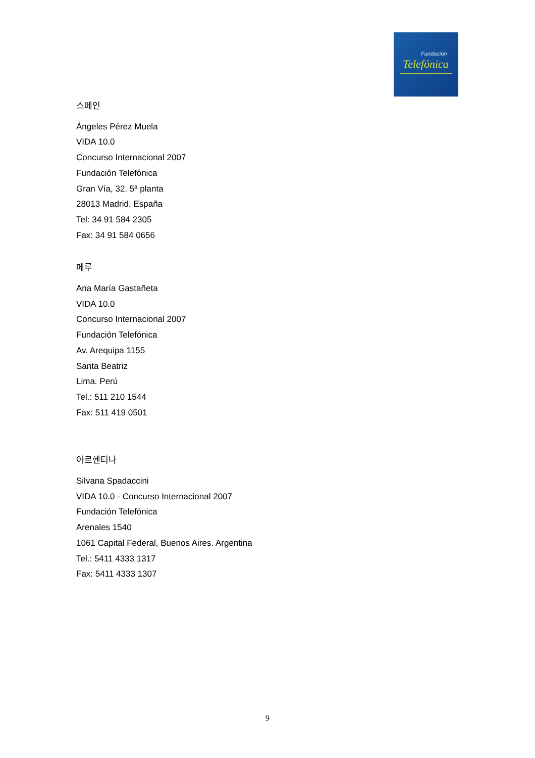Fundación
Telefónica
스페인
Ángeles Pérez Muela
VIDA 10.0
Concurso Internacional 2007
Fundación Telefónica
Gran Vía, 32. 5ª planta
28013 Madrid, España
Tel: 34 91 584 2305
Fax: 34 91 584 0656
페루
Ana María Gastañeta
VIDA 10.0
Concurso Internacional 2007
Fundación Telefónica
Av. Arequipa 1155
Santa Beatriz
Lima. Perú
Tel.: 511 210 1544
Fax: 511 419 0501
아르헨티나
Silvana Spadaccini
VIDA 10.0 - Concurso Internacional 2007
Fundación Telefónica
Arenales 1540
1061 Capital Federal, Buenos Aires. Argentina
Tel.: 5411 4333 1317
Fax: 5411 4333 1307
9